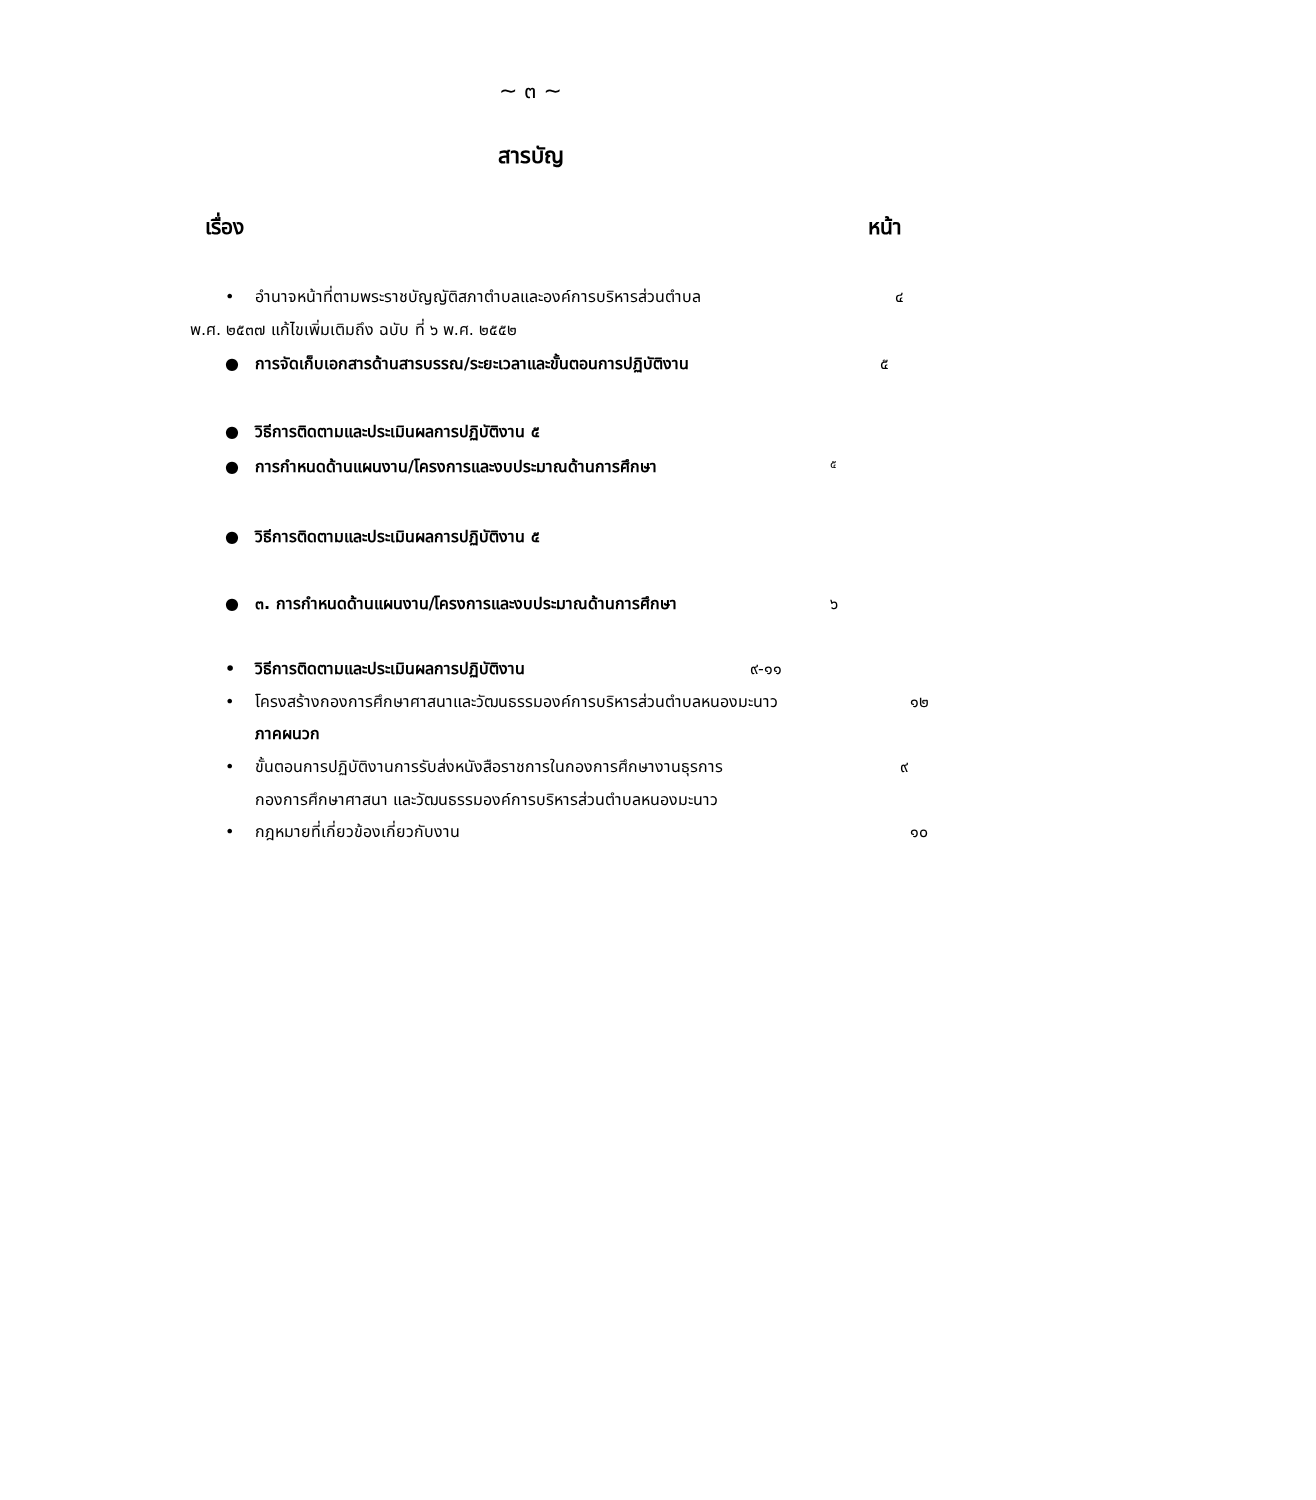~ ๓ ~
สารบัญ
เรื่อง หน้า
• อำนาจหน้าที่ตามพระราชบัญญัติสภาตำบลและองค์การบริหารส่วนตำบล ๔
พ.ศ. ๒๕๓๗ แก้ไขเพิ่มเติมถึง ฉบับ ที่ ๖ พ.ศ. ๒๕๕๒
● การจัดเก็บเอกสารด้านสารบรรณ/ระยะเวลาและขั้นตอนการปฏิบัติงาน ๕
● วิธีการติดตามและประเมินผลการปฏิบัติงาน ๕
● การกำหนดด้านแผนงาน/โครงการและงบประมาณด้านการศึกษา ๕
● วิธีการติดตามและประเมินผลการปฏิบัติงาน ๕
● ๓. การกำหนดด้านแผนงาน/โครงการและงบประมาณด้านการศึกษา ๖
• วิธีการติดตามและประเมินผลการปฏิบัติงาน ๙-๑๑
• โครงสร้างกองการศึกษาศาสนาและวัฒนธรรมองค์การบริหารส่วนตำบลหนองมะนาว ๑๒
ภาคผนวก
• ขั้นตอนการปฏิบัติงานการรับส่งหนังสือราชการในกองการศึกษางานธุรการ ๙
กองการศึกษาศาสนา และวัฒนธรรมองค์การบริหารส่วนตำบลหนองมะนาว
• กฎหมายที่เกี่ยวข้องเกี่ยวกับงาน ๑๐